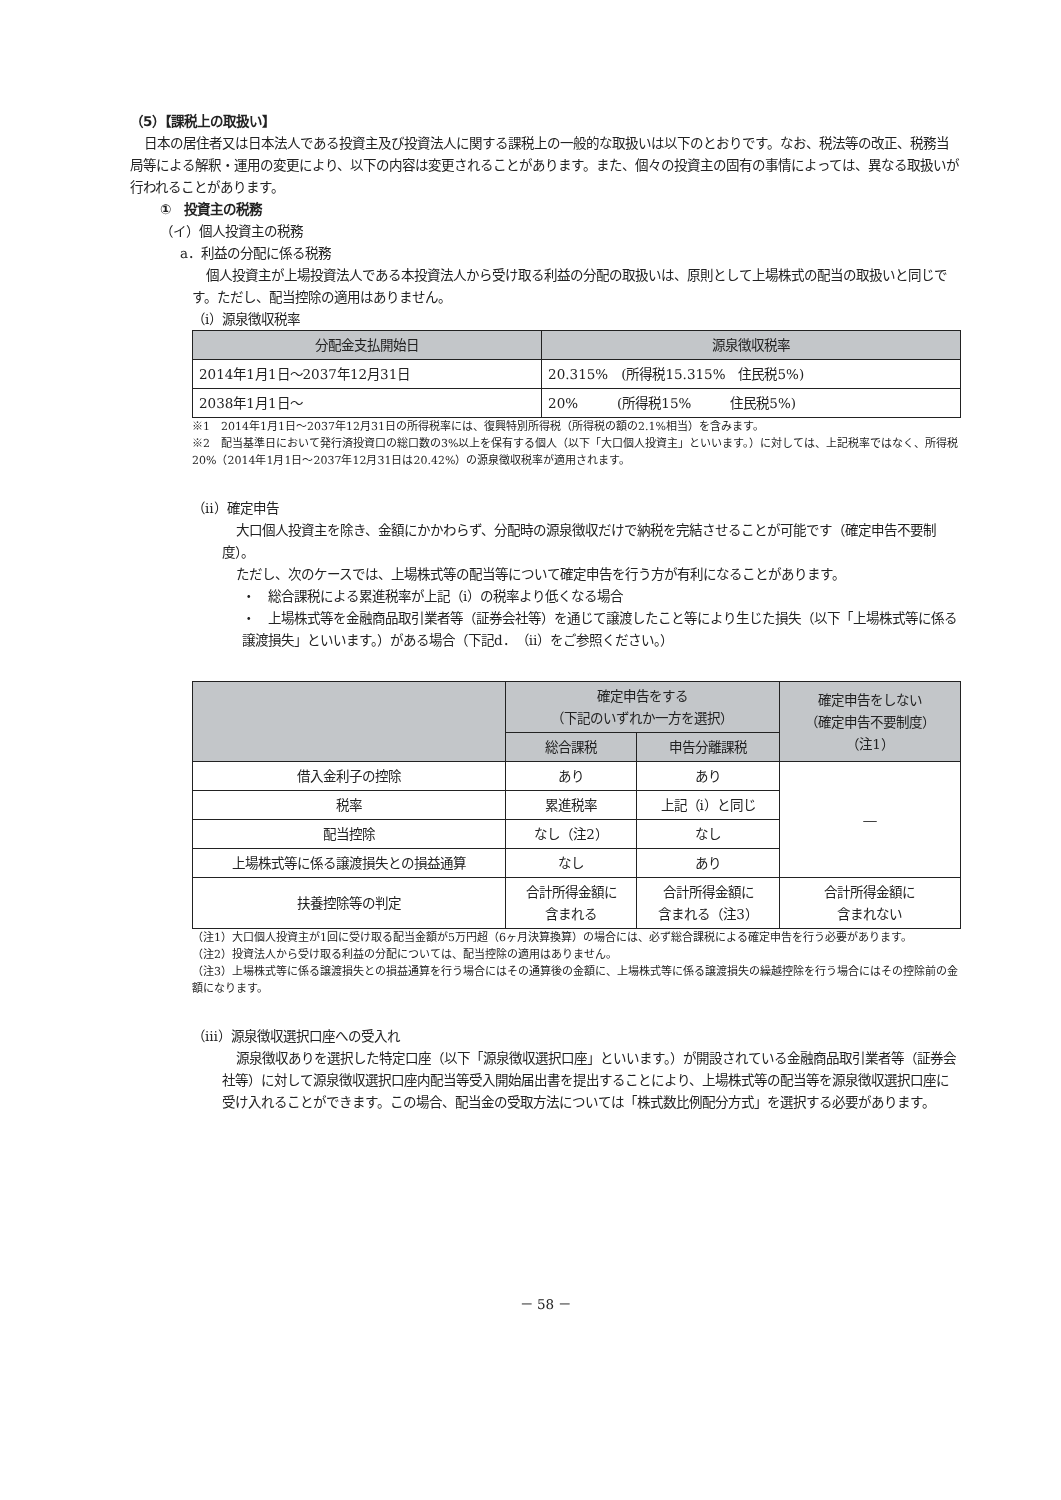（5）【課税上の取扱い】
日本の居住者又は日本法人である投資主及び投資法人に関する課税上の一般的な取扱いは以下のとおりです。なお、税法等の改正、税務当局等による解釈・運用の変更により、以下の内容は変更されることがあります。また、個々の投資主の固有の事情によっては、異なる取扱いが行われることがあります。
①　投資主の税務
（イ）個人投資主の税務
a．利益の分配に係る税務
個人投資主が上場投資法人である本投資法人から受け取る利益の分配の取扱いは、原則として上場株式の配当の取扱いと同じです。ただし、配当控除の適用はありません。
（ⅰ）源泉徴収税率
| 分配金支払開始日 | 源泉徴収税率 |
| --- | --- |
| 2014年1月1日～2037年12月31日 | 20.315% (所得税15.315% 住民税5%) |
| 2038年1月1日～ | 20% (所得税15% 住民税5%) |
※1　2014年1月1日～2037年12月31日の所得税率には、復興特別所得税（所得税の額の2.1%相当）を含みます。
※2　配当基準日において発行済投資口の総口数の3%以上を保有する個人（以下「大口個人投資主」といいます。）に対しては、上記税率ではなく、所得税20%（2014年1月1日～2037年12月31日は20.42%）の源泉徴収税率が適用されます。
（ⅱ）確定申告
大口個人投資主を除き、金額にかかわらず、分配時の源泉徴収だけで納税を完結させることが可能です（確定申告不要制度）。
ただし、次のケースでは、上場株式等の配当等について確定申告を行う方が有利になることがあります。
・　総合課税による累進税率が上記（ⅰ）の税率より低くなる場合
・　上場株式等を金融商品取引業者等（証券会社等）を通じて譲渡したこと等により生じた損失（以下「上場株式等に係る譲渡損失」といいます。）がある場合（下記d．（ⅱ）をご参照ください。）
| | 確定申告をする （下記のいずれか一方を選択） | | 確定申告をしない （確定申告不要制度） （注1） |
| --- | --- | --- | --- |
| | 総合課税 | 申告分離課税 | |
| 借入金利子の控除 | あり | あり | ― |
| 税率 | 累進税率 | 上記（ⅰ）と同じ | |
| 配当控除 | なし（注2） | なし | |
| 上場株式等に係る譲渡損失との損益通算 | なし | あり | |
| 扶養控除等の判定 | 合計所得金額に 含まれる | 合計所得金額に 含まれる（注3） | 合計所得金額に 含まれない |
（注1）大口個人投資主が1回に受け取る配当金額が5万円超（6ヶ月決算換算）の場合には、必ず総合課税による確定申告を行う必要があります。
（注2）投資法人から受け取る利益の分配については、配当控除の適用はありません。
（注3）上場株式等に係る譲渡損失との損益通算を行う場合にはその通算後の金額に、上場株式等に係る譲渡損失の繰越控除を行う場合にはその控除前の金額になります。
（ⅲ）源泉徴収選択口座への受入れ
源泉徴収ありを選択した特定口座（以下「源泉徴収選択口座」といいます。）が開設されている金融商品取引業者等（証券会社等）に対して源泉徴収選択口座内配当等受入開始届出書を提出することにより、上場株式等の配当等を源泉徴収選択口座に受け入れることができます。この場合、配当金の受取方法については「株式数比例配分方式」を選択する必要があります。
－ 58 －